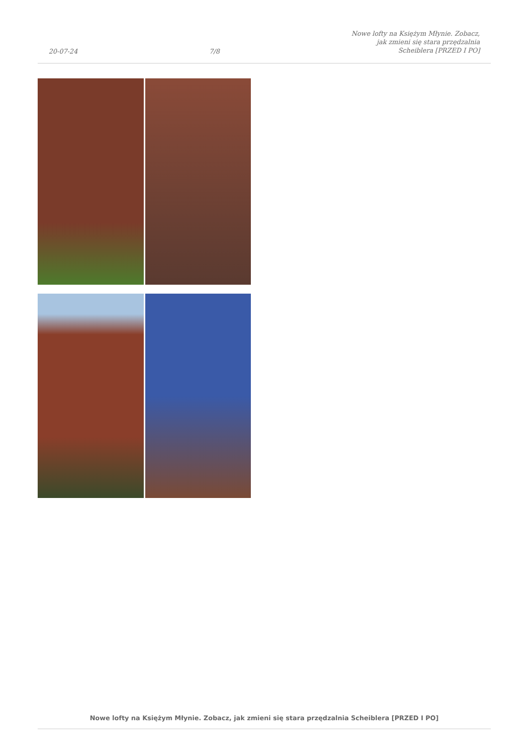20-07-24 7/8 Nowe lofty na Księżym Młynie. Zobacz,
jak zmieni się stara przędzalnia
Scheiblera [PRZED I PO]
Nowe lofty na Księżym Młynie. Zobacz, jak zmieni się stara przędzalnia Scheiblera [PRZED I PO]